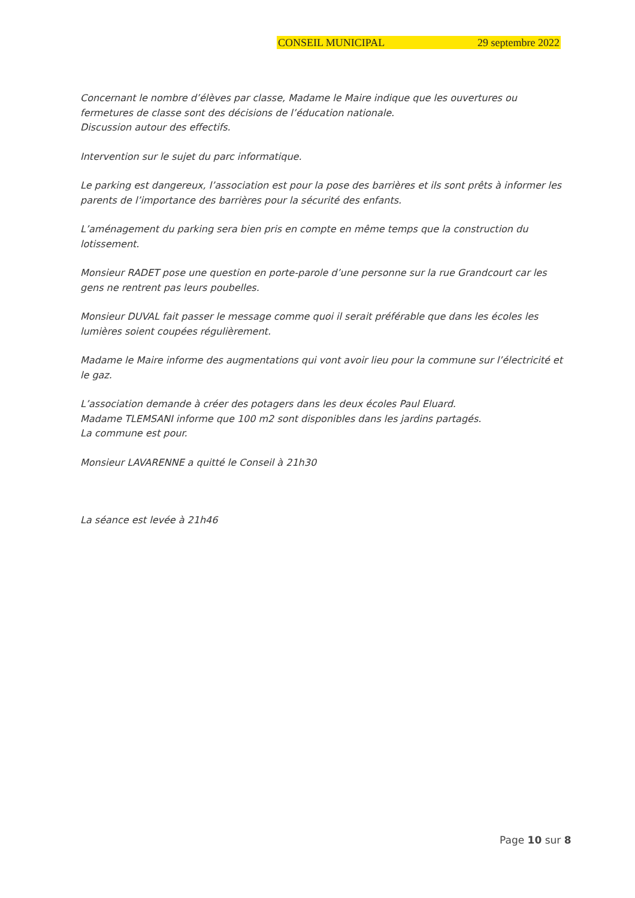CONSEIL MUNICIPAL 29 septembre 2022
Concernant le nombre d’élèves par classe, Madame le Maire indique que les ouvertures ou fermetures de classe sont des décisions de l’éducation nationale.
Discussion autour des effectifs.
Intervention sur le sujet du parc informatique.
Le parking est dangereux, l’association est pour la pose des barrières et ils sont prêts à informer les parents de l’importance des barrières pour la sécurité des enfants.
L’aménagement du parking sera bien pris en compte en même temps que la construction du lotissement.
Monsieur RADET pose une question en porte-parole d’une personne sur la rue Grandcourt car les gens ne rentrent pas leurs poubelles.
Monsieur DUVAL fait passer le message comme quoi il serait préférable que dans les écoles les lumières soient coupées régulièrement.
Madame le Maire informe des augmentations qui vont avoir lieu pour la commune sur l’électricité et le gaz.
L’association demande à créer des potagers dans les deux écoles Paul Eluard.
Madame TLEMSANI informe que 100 m2 sont disponibles dans les jardins partagés.
La commune est pour.
Monsieur LAVARENNE a quitté le Conseil à 21h30
La séance est levée à 21h46
Page 10 sur 8